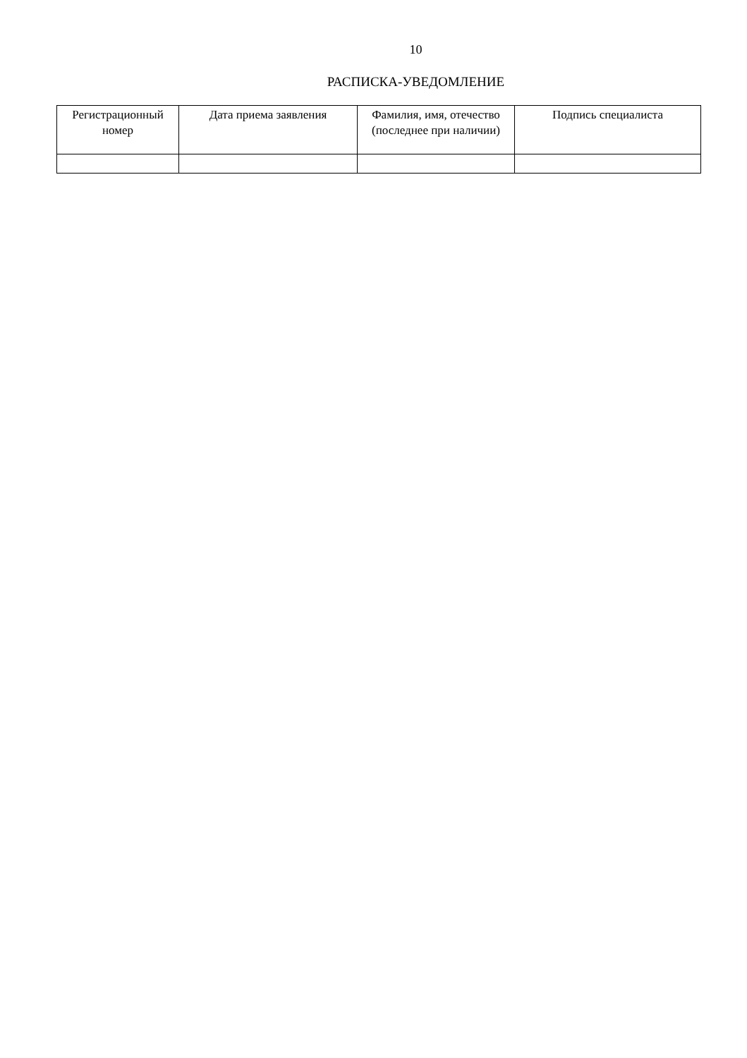10
РАСПИСКА-УВЕДОМЛЕНИЕ
| Регистрационный номер | Дата приема заявления | Фамилия, имя, отечество (последнее при наличии) | Подпись специалиста |
| --- | --- | --- | --- |